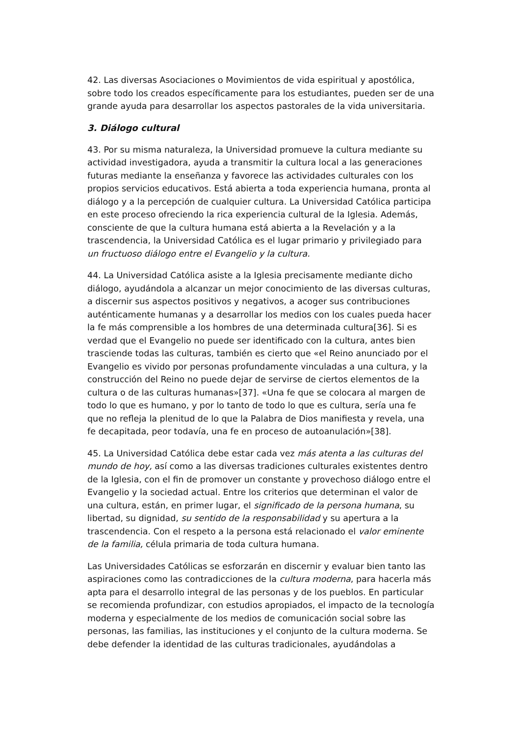42. Las diversas Asociaciones o Movimientos de vida espiritual y apostólica, sobre todo los creados específicamente para los estudiantes, pueden ser de una grande ayuda para desarrollar los aspectos pastorales de la vida universitaria.
3. Diálogo cultural
43. Por su misma naturaleza, la Universidad promueve la cultura mediante su actividad investigadora, ayuda a transmitir la cultura local a las generaciones futuras mediante la enseñanza y favorece las actividades culturales con los propios servicios educativos. Está abierta a toda experiencia humana, pronta al diálogo y a la percepción de cualquier cultura. La Universidad Católica participa en este proceso ofreciendo la rica experiencia cultural de la Iglesia. Además, consciente de que la cultura humana está abierta a la Revelación y a la trascendencia, la Universidad Católica es el lugar primario y privilegiado para un fructuoso diálogo entre el Evangelio y la cultura.
44. La Universidad Católica asiste a la Iglesia precisamente mediante dicho diálogo, ayudándola a alcanzar un mejor conocimiento de las diversas culturas, a discernir sus aspectos positivos y negativos, a acoger sus contribuciones auténticamente humanas y a desarrollar los medios con los cuales pueda hacer la fe más comprensible a los hombres de una determinada cultura[36]. Si es verdad que el Evangelio no puede ser identificado con la cultura, antes bien trasciende todas las culturas, también es cierto que «el Reino anunciado por el Evangelio es vivido por personas profundamente vinculadas a una cultura, y la construcción del Reino no puede dejar de servirse de ciertos elementos de la cultura o de las culturas humanas»[37]. «Una fe que se colocara al margen de todo lo que es humano, y por lo tanto de todo lo que es cultura, sería una fe que no refleja la plenitud de lo que la Palabra de Dios manifiesta y revela, una fe decapitada, peor todavía, una fe en proceso de autoanulación»[38].
45. La Universidad Católica debe estar cada vez más atenta a las culturas del mundo de hoy, así como a las diversas tradiciones culturales existentes dentro de la Iglesia, con el fin de promover un constante y provechoso diálogo entre el Evangelio y la sociedad actual. Entre los criterios que determinan el valor de una cultura, están, en primer lugar, el significado de la persona humana, su libertad, su dignidad, su sentido de la responsabilidad y su apertura a la trascendencia. Con el respeto a la persona está relacionado el valor eminente de la familia, célula primaria de toda cultura humana.
Las Universidades Católicas se esforzarán en discernir y evaluar bien tanto las aspiraciones como las contradicciones de la cultura moderna, para hacerla más apta para el desarrollo integral de las personas y de los pueblos. En particular se recomienda profundizar, con estudios apropiados, el impacto de la tecnología moderna y especialmente de los medios de comunicación social sobre las personas, las familias, las instituciones y el conjunto de la cultura moderna. Se debe defender la identidad de las culturas tradicionales, ayudándolas a